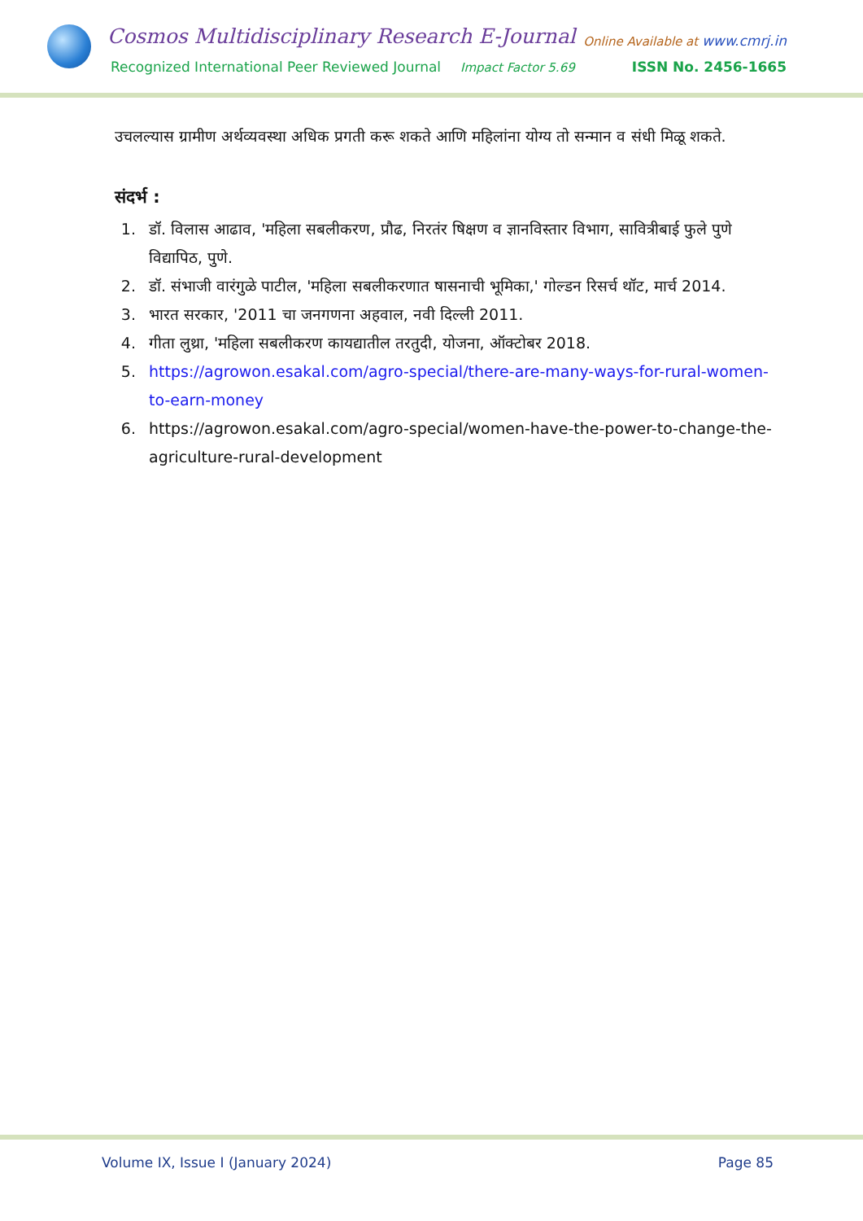Cosmos Multidisciplinary Research E-Journal
Online Available at www.cmrj.in
Recognized International Peer Reviewed Journal
Impact Factor 5.69 ISSN No. 2456-1665
उचलल्यास ग्रामीण अर्थव्यवस्था अधिक प्रगती करू शकते आणि महिलांना योग्य तो सन्मान व संधी मिळू शकते.
संदर्भ :
1. डॉ. विलास आढाव, 'महिला सबलीकरण, प्रौढ, निरतंर षिक्षण व ज्ञानविस्तार विभाग, सावित्रीबाई फुले पुणे विद्यापिठ, पुणे.
2. डॉ. संभाजी वारंगुळे पाटील, 'महिला सबलीकरणात षासनाची भूमिका,' गोल्डन रिसर्च थॉट, मार्च 2014.
3. भारत सरकार, '2011 चा जनगणना अहवाल, नवी दिल्ली 2011.
4. गीता लुथ्रा, 'महिला सबलीकरण कायद्यातील तरतुदी, योजना, ऑक्टोबर 2018.
5. https://agrowon.esakal.com/agro-special/there-are-many-ways-for-rural-women-to-earn-money
6. https://agrowon.esakal.com/agro-special/women-have-the-power-to-change-the-agriculture-rural-development
Volume IX, Issue I (January 2024) Page 85